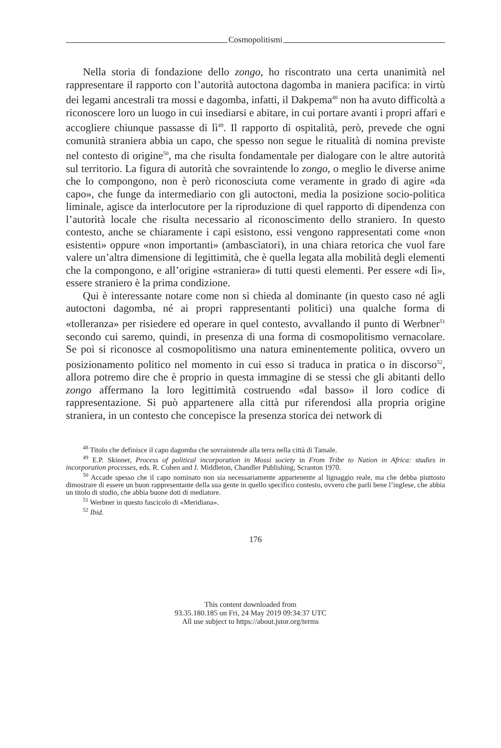Cosmopolitismi
Nella storia di fondazione dello zongo, ho riscontrato una certa unanimità nel rappresentare il rapporto con l’autorità autoctona dagomba in maniera pacifica: in virtù dei legami ancestrali tra mossi e dagomba, infatti, il Dakpema<sup>48</sup> non ha avuto difficoltà a riconoscere loro un luogo in cui insediarsi e abitare, in cui portare avanti i propri affari e accogliere chiunque passasse di lì<sup>49</sup>. Il rapporto di ospitalità, però, prevede che ogni comunità straniera abbia un capo, che spesso non segue le ritualità di nomina previste nel contesto di origine<sup>50</sup>, ma che risulta fondamentale per dialogare con le altre autorità sul territorio. La figura di autorità che sovraintende lo zongo, o meglio le diverse anime che lo compongono, non è però riconosciuta come veramente in grado di agire «da capo», che funge da intermediario con gli autoctoni, media la posizione socio-politica liminale, agisce da interlocutore per la riproduzione di quel rapporto di dipendenza con l’autorità locale che risulta necessario al riconoscimento dello straniero. In questo contesto, anche se chiaramente i capi esistono, essi vengono rappresentati come «non esistenti» oppure «non importanti» (ambasciatori), in una chiara retorica che vuol fare valere un’altra dimensione di legittimità, che è quella legata alla mobilità degli elementi che la compongono, e all’origine «straniera» di tutti questi elementi. Per essere «di lì», essere straniero è la prima condizione.
Qui è interessante notare come non si chieda al dominante (in questo caso né agli autoctoni dagomba, né ai propri rappresentanti politici) una qualche forma di «tolleranza» per risiedere ed operare in quel contesto, avvallando il punto di Werbner<sup>51</sup> secondo cui saremo, quindi, in presenza di una forma di cosmopolitismo vernacolare. Se poi si riconosce al cosmopolitismo una natura eminentemente politica, ovvero un posizionamento politico nel momento in cui esso si traduca in pratica o in discorso<sup>52</sup>, allora potremo dire che è proprio in questa immagine di se stessi che gli abitanti dello zongo affermano la loro legittimità costruendo «dal basso» il loro codice di rappresentazione. Si può appartenere alla città pur riferendosi alla propria origine straniera, in un contesto che concepisce la presenza storica dei network di
<sup>48</sup> Titolo che definisce il capo dagomba che sovraintende alla terra nella città di Tamale.
<sup>49</sup> E.P. Skinner, Process of political incorporation in Mossi society in From Tribe to Nation in Africa: studies in incorporation processes, eds. R. Cohen and J. Middleton, Chandler Publishing, Scranton 1970.
<sup>50</sup> Accade spesso che il capo nominato non sia necessariamente appartenente al lignaggio reale, ma che debba piuttosto dimostrare di essere un buon rappresentante della sua gente in quello specifico contesto, ovvero che parli bene l’inglese, che abbia un titolo di studio, che abbia buone doti di mediatore.
<sup>51</sup> Werbner in questo fascicolo di «Meridiana».
<sup>52</sup> Ibid.
176
This content downloaded from
93.35.180.185 on Fri, 24 May 2019 09:34:37 UTC
All use subject to https://about.jstor.org/terms